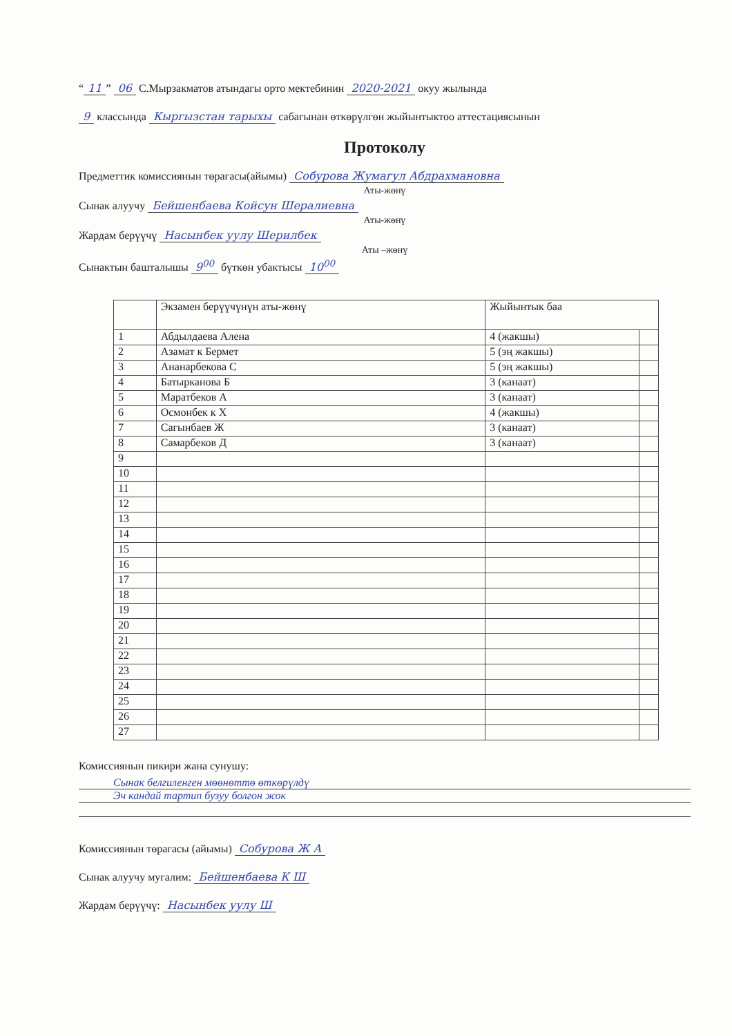“11” 06 С.Мырзакматов атындагы орто мектебинин 2020-2021 окуу жылында
9 классында Кыргызстан тарыхы сабагынан өткөрүлгөн жыйынтыктоо аттестациясынын
Протоколу
Предметтик комиссиянын төрагасы(айымы) Собурова Жумагул Абдрахмановна
Аты-жөнү
Сынак алуучу Бейшенбаева Койсун Шералиевна
Аты-жөнү
Жардам берүүчү Насынбек уулу Шерилбек
Аты –жөнү
Сынактын башталышы 9<sup>00</sup> бүткөн убактысы 10<sup>00</sup>
| | Экзамен берүүчүнүн аты-жөнү | Жыйынтык баа | |
| --- | --- | --- | --- |
| 1 | Абдылдаева Алена | 4 (жакшы) | |
| 2 | Азамат к Бермет | 5 (эң жакшы) | |
| 3 | Ананарбекова С | 5 (эң жакшы) | |
| 4 | Батырканова Б | 3 (канаат) | |
| 5 | Маратбеков А | 3 (канаат) | |
| 6 | Осмонбек к Х | 4 (жакшы) | |
| 7 | Сагынбаев Ж | 3 (канаат) | |
| 8 | Самарбеков Д | 3 (канаат) | |
| 9 | | | |
| 10 | | | |
| 11 | | | |
| 12 | | | |
| 13 | | | |
| 14 | | | |
| 15 | | | |
| 16 | | | |
| 17 | | | |
| 18 | | | |
| 19 | | | |
| 20 | | | |
| 21 | | | |
| 22 | | | |
| 23 | | | |
| 24 | | | |
| 25 | | | |
| 26 | | | |
| 27 | | | |
Комиссиянын пикири жана сунушу:
Сынак белгиленген мөөнөттө өткөрүлдү
Эч кандай тартип бузуу болгон жок
Комиссиянын төрагасы (айымы) Собурова Ж А
Сынак алуучу мугалим: Бейшенбаева К Ш
Жардам берүүчү: Насынбек уулу Ш